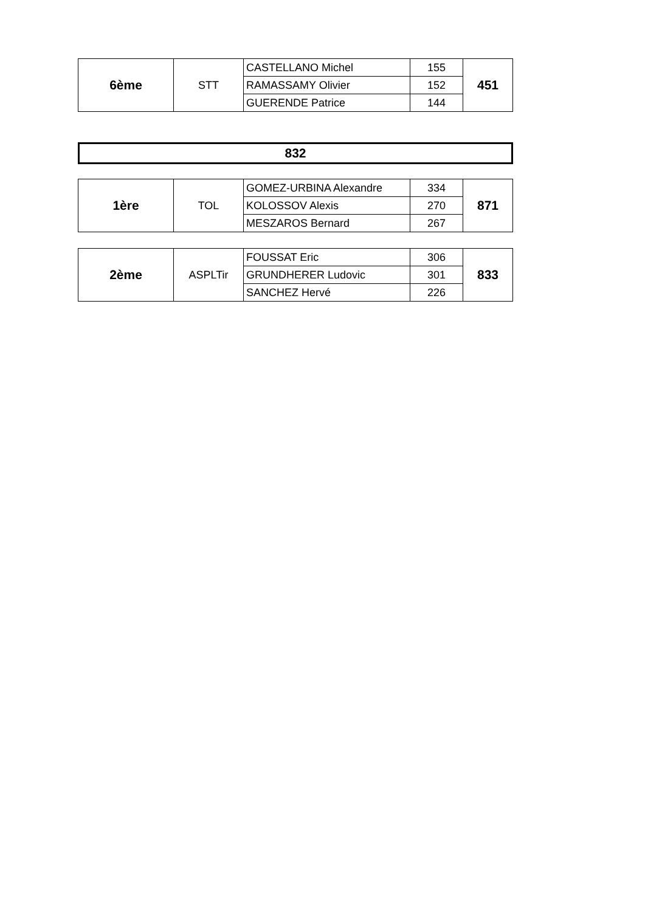| 6ème | STT | CASTELLANO Michel | 155 | 451 |
| | | RAMASSAMY Olivier | 152 | |
| | | GUERENDE Patrice | 144 | |
832
| 1ère | TOL | GOMEZ-URBINA Alexandre | 334 | 871 |
| | | KOLOSSOV Alexis | 270 | |
| | | MESZAROS Bernard | 267 | |
| 2ème | ASPLTir | FOUSSAT Eric | 306 | 833 |
| | | GRUNDHERER Ludovic | 301 | |
| | | SANCHEZ Hervé | 226 | |